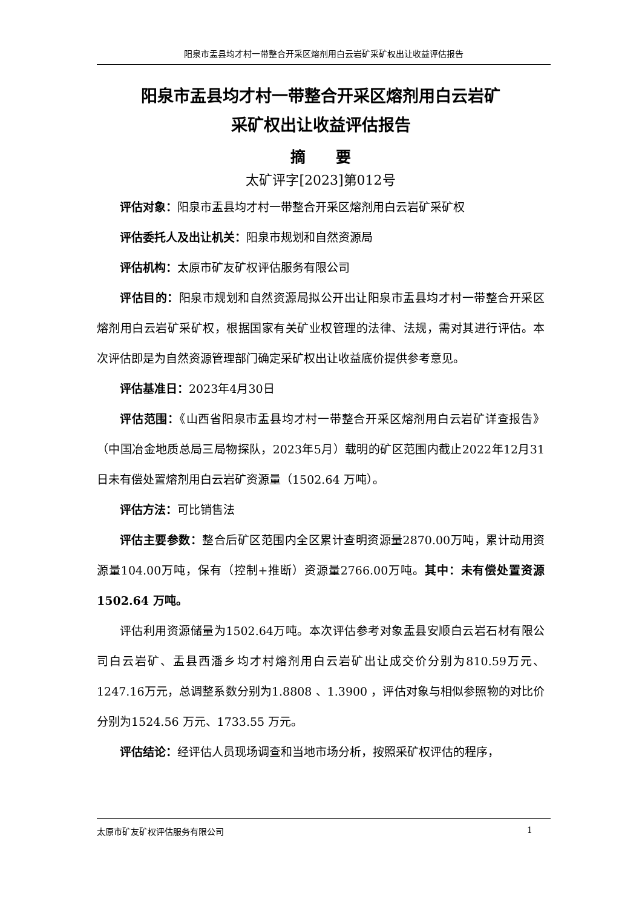阳泉市盂县均才村一带整合开采区熔剂用白云岩矿采矿权出让收益评估报告
阳泉市盂县均才村一带整合开采区熔剂用白云岩矿
采矿权出让收益评估报告
摘　　要
太矿评字[2023]第012号
评估对象：阳泉市盂县均才村一带整合开采区熔剂用白云岩矿采矿权
评估委托人及出让机关：阳泉市规划和自然资源局
评估机构：太原市矿友矿权评估服务有限公司
评估目的：阳泉市规划和自然资源局拟公开出让阳泉市盂县均才村一带整合开采区熔剂用白云岩矿采矿权，根据国家有关矿业权管理的法律、法规，需对其进行评估。本次评估即是为自然资源管理部门确定采矿权出让收益底价提供参考意见。
评估基准日：2023年4月30日
评估范围：《山西省阳泉市盂县均才村一带整合开采区熔剂用白云岩矿详查报告》（中国冶金地质总局三局物探队，2023年5月）载明的矿区范围内截止2022年12月31日未有偿处置熔剂用白云岩矿资源量（1502.64 万吨）。
评估方法：可比销售法
评估主要参数：整合后矿区范围内全区累计查明资源量2870.00万吨，累计动用资源量104.00万吨，保有（控制+推断）资源量2766.00万吨。其中：未有偿处置资源1502.64 万吨。
评估利用资源储量为1502.64万吨。本次评估参考对象盂县安顺白云岩石材有限公司白云岩矿、盂县西潘乡均才村熔剂用白云岩矿出让成交价分别为810.59万元、1247.16万元，总调整系数分别为1.8808 、1.3900 ，评估对象与相似参照物的对比价分别为1524.56 万元、1733.55 万元。
评估结论：经评估人员现场调查和当地市场分析，按照采矿权评估的程序，
太原市矿友矿权评估服务有限公司 1